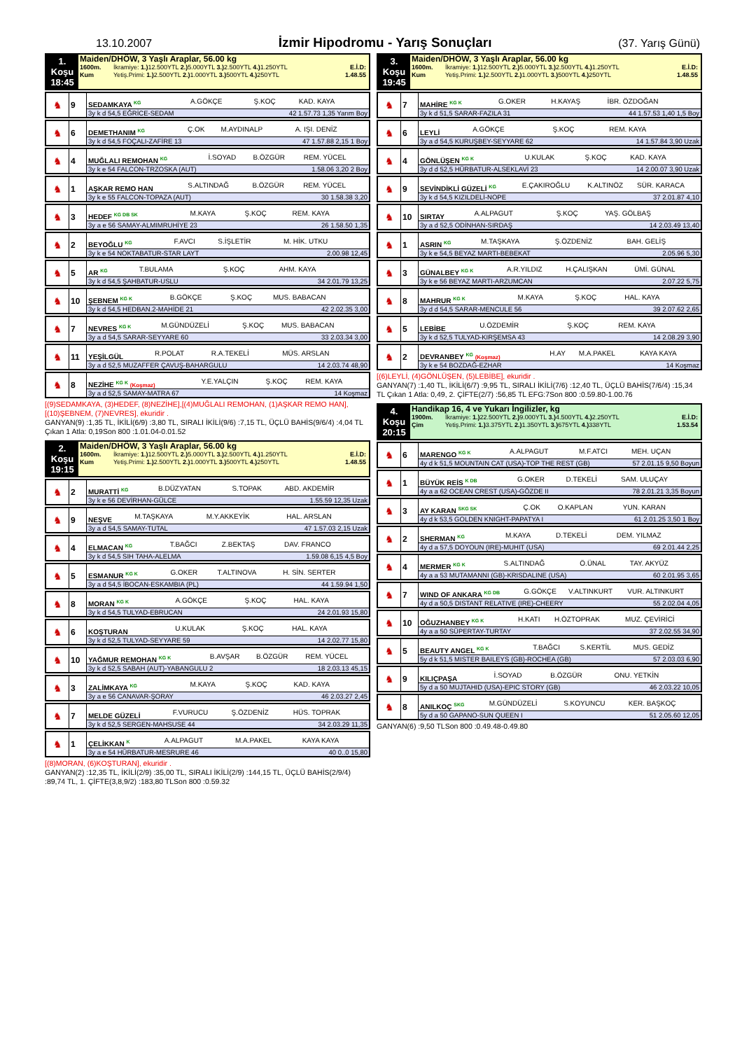13.10.2007
İzmir Hipodromu - Yarış Sonuçları
(37. Yarış Günü)
1. Koşu
18:45
Maiden/DHÖW, 3 Yaşlı Araplar, 56.00 kg
1600m. İkramiye: 1.) 12.500YTL 2.) 5.000YTL 3.) 2.500YTL 4.) 1.250YTL E.İ.D:
Kum Yetiş.Primi: 1.) 2.500YTL 2.) 1.000YTL 3.) 500YTL 4.) 250YTL 1.48.55
| ♞ | 9 | SEDAMKAYA <sup>KG</sup> | A.GÖKÇE | Ş.KOÇ | KAD. KAYA |
| | | 3y k d 54,5 EĞRİCE-SEDAM 42 1.57.73 1,35 Yarım Boy | | | |
| ♞ | 6 | DEMETHANIM <sup>KG</sup> | Ç.OK | M.AYDINALP | A. IŞI. DENİZ |
| | | 3y k d 54,5 FOÇALI-ZAFİRE 13 47 1.57.88 2,15 1 Boy | | | |
| ♞ | 4 | MUĞLALI REMOHAN <sup>KG</sup> | İ.SOYAD | B.ÖZGÜR | REM. YÜCEL |
| | | 3y k e 54 FALCON-TRZOSKA (AUT) 1.58.06 3,20 2 Boy | | | |
| ♞ | 1 | AŞKAR REMO HAN | S.ALTINDAĞ | B.ÖZGÜR | REM. YÜCEL |
| | | 3y k e 55 FALCON-TOPAZA (AUT) 30 1.58.38 3,20 | | | |
| ♞ | 3 | HEDEF <sup>KG DB SK</sup> | M.KAYA | Ş.KOÇ | REM. KAYA |
| | | 3y a e 56 SAMAY-ALMIMRUHİYE 23 26 1.58.50 1,35 | | | |
| ♞ | 2 | BEYOĞLU <sup>KG</sup> | F.AVCI | S.İŞLETİR | M. HİK. UTKU |
| | | 3y k e 54 NOKTABATUR-STAR LAYT 2.00.98 12,45 | | | |
| ♞ | 5 | AR <sup>KG</sup> | T.BULAMA | Ş.KOÇ | AHM. KAYA |
| | | 3y k d 54,5 ŞAHBATUR-USLU 34 2.01.79 13,25 | | | |
| ♞ | 10 | ŞEBNEM <sup>KG K</sup> | B.GÖKÇE | Ş.KOÇ | MUS. BABACAN |
| | | 3y k d 54,5 HEDBAN.2-MAHİDE 21 42 2.02.35 3,00 | | | |
| ♞ | 7 | NEVRES <sup>KG K</sup> | M.GÜNDÜZELİ | Ş.KOÇ | MUS. BABACAN |
| | | 3y a d 54,5 SARAR-SEYYARE 60 33 2.03.34 3,00 | | | |
| ♞ | 11 | YEŞİLGÜL | R.POLAT | R.A.TEKELİ | MÜS. ARSLAN |
| | | 3y a d 52,5 MUZAFFER ÇAVUŞ-BAHARGULU 14 2.03.74 48,90 | | | |
| ♞ | 8 | NEZİHE <sup>KG K</sup> (Koşmaz) | Y.E.YALÇIN | Ş.KOÇ | REM. KAYA |
| | | 3y a d 52,5 SAMAY-MATRA 67 14 Koşmaz | | | |
[(9)SEDAMKAYA, (3)HEDEF, (8)NEZİHE],[(4)MUĞLALI REMOHAN, (1)AŞKAR REMO HAN], [(10)ŞEBNEM, (7)NEVRES], ekuridir .
GANYAN(9) :1,35 TL, İKİLİ(6/9) :3,80 TL, SIRALI İKİLİ(9/6) :7,15 TL, ÜÇLÜ BAHİS(9/6/4) :4,04 TL Çıkan 1 Atla: 0,19Son 800 :1.01.04-0.01.52
2. Koşu
19:15
Maiden/DHÖW, 3 Yaşlı Araplar, 56.00 kg
1600m. İkramiye: 1.) 12.500YTL 2.) 5.000YTL 3.) 2.500YTL 4.) 1.250YTL E.İ.D:
Kum Yetiş.Primi: 1.) 2.500YTL 2.) 1.000YTL 3.) 500YTL 4.) 250YTL 1.48.55
| ♞ | 2 | MURATTİ <sup>KG</sup> | B.DÜZYATAN | S.TOPAK | ABD. AKDEMİR |
| | | 3y k e 56 DEVİRHAN-GÜLCE 1.55.59 12,35 Uzak | | | |
| ♞ | 9 | NEŞVE | M.TAŞKAYA | M.Y.AKKEYİK | HAL. ARSLAN |
| | | 3y a d 54,5 SAMAY-TUTAL 47 1.57.03 2,15 Uzak | | | |
| ♞ | 4 | ELMACAN <sup>KG</sup> | T.BAĞCI | Z.BEKTAŞ | DAV. FRANCO |
| | | 3y k d 54,5 SIH TAHA-ALELMA 1.59.08 6,15 4,5 Boy | | | |
| ♞ | 5 | ESMANUR <sup>KG K</sup> | G.OKER | T.ALTINOVA | H. SİN. SERTER |
| | | 3y a d 54,5 İBOCAN-ESKAMBIA (PL) 44 1.59.94 1,50 | | | |
| ♞ | 8 | MORAN <sup>KG K</sup> | A.GÖKÇE | Ş.KOÇ | HAL. KAYA |
| | | 3y k d 54,5 TULYAD-EBRUCAN 24 2.01.93 15,80 | | | |
| ♞ | 6 | KOŞTURAN | U.KULAK | Ş.KOÇ | HAL. KAYA |
| | | 3y k d 52,5 TULYAD-SEYYARE 59 14 2.02.77 15,80 | | | |
| ♞ | 10 | YAĞMUR REMOHAN <sup>KG K</sup> | B.AVŞAR | B.ÖZGÜR | REM. YÜCEL |
| | | 3y k d 52,5 SABAH (AUT)-YABANGULU 2 18 2.03.13 45,15 | | | |
| ♞ | 3 | ZALİMKAYA <sup>KG</sup> | M.KAYA | Ş.KOÇ | KAD. KAYA |
| | | 3y a e 56 CANAVAR-ŞORAY 46 2.03.27 2,45 | | | |
| ♞ | 7 | MELDE GÜZELİ | F.VURUCU | Ş.ÖZDENİZ | HÜS. TOPRAK |
| | | 3y k d 52,5 SERGEN-MAHSUSE 44 34 2.03.29 11,35 | | | |
| ♞ | 1 | ÇELİKKAN <sup>K</sup> | A.ALPAGUT | M.A.PAKEL | KAYA KAYA |
| | | 3y a e 54 HÜRBATUR-MESRURE 46 40 0..0 15,80 | | | |
[(8)MORAN, (6)KOŞTURAN], ekuridir .
GANYAN(2) :12,35 TL, İKİLİ(2/9) :35,00 TL, SIRALI İKİLİ(2/9) :144,15 TL, ÜÇLÜ BAHİS(2/9/4) :89,74 TL, 1. ÇİFTE(3,8,9/2) :183,80 TLSon 800 :0.59.32
3. Koşu
19:45
Maiden/DHÖW, 3 Yaşlı Araplar, 56.00 kg
1600m. İkramiye: 1.) 12.500YTL 2.) 5.000YTL 3.) 2.500YTL 4.) 1.250YTL E.İ.D:
Kum Yetiş.Primi: 1.) 2.500YTL 2.) 1.000YTL 3.) 500YTL 4.) 250YTL 1.48.55
| ♞ | 7 | MAHİRE <sup>KG K</sup> | G.OKER | H.KAYAŞ | İBR. ÖZDOĞAN |
| | | 3y k d 51,5 SARAR-FAZILA 31 44 1.57.53 1,40 1,5 Boy | | | |
| ♞ | 6 | LEYLİ | A.GÖKÇE | Ş.KOÇ | REM. KAYA |
| | | 3y a d 54,5 KURUŞBEY-SEYYARE 62 14 1.57.84 3,90 Uzak | | | |
| ♞ | 4 | GÖNLÜŞEN <sup>KG K</sup> | U.KULAK | Ş.KOÇ | KAD. KAYA |
| | | 3y d d 52,5 HÜRBATUR-ALSEKLAVİ 23 14 2.00.07 3,90 Uzak | | | |
| ♞ | 9 | SEVİNDİKLİ GÜZELİ <sup>KG</sup> | E.ÇAKIROĞLU | K.ALTINÖZ | SÜR. KARACA |
| | | 3y k d 54,5 KIZILDELİ-NOPE 37 2.01.87 4,10 | | | |
| ♞ | 10 | SIRTAY | A.ALPAGUT | Ş.KOÇ | YAŞ. GÖLBAŞ |
| | | 3y a d 52,5 ODİNHAN-SIRDAŞ 14 2.03.49 13,40 | | | |
| ♞ | 1 | ASRIN <sup>KG</sup> | M.TAŞKAYA | Ş.ÖZDENİZ | BAH. GELİŞ |
| | | 3y k e 54,5 BEYAZ MARTI-BEBEKAT 2.05.96 5,30 | | | |
| ♞ | 3 | GÜNALBEY <sup>KG K</sup> | A.R.YILDIZ | H.ÇALIŞKAN | ÜMİ. GÜNAL |
| | | 3y k e 56 BEYAZ MARTI-ARZUMCAN 2.07.22 5,75 | | | |
| ♞ | 8 | MAHRUR <sup>KG K</sup> | M.KAYA | Ş.KOÇ | HAL. KAYA |
| | | 3y d d 54,5 SARAR-MENCULE 56 39 2.07.62 2,65 | | | |
| ♞ | 5 | LEBİBE | U.ÖZDEMİR | Ş.KOÇ | REM. KAYA |
| | | 3y k d 52,5 TULYAD-KIRŞEMSA 43 14 2.08.29 3,90 | | | |
| ♞ | 2 | DEVRANBEY <sup>KG</sup> (Koşmaz) | H.AY | M.A.PAKEL | KAYA KAYA |
| | | 3y k e 54 BOZDAĞ-EZHAR 14 Koşmaz | | | |
[(6)LEYLİ, (4)GÖNLÜŞEN, (5)LEBİBE], ekuridir .
GANYAN(7) :1,40 TL, İKİLİ(6/7) :9,95 TL, SIRALI İKİLİ(7/6) :12,40 TL, ÜÇLÜ BAHİS(7/6/4) :15,34 TL Çıkan 1 Atla: 0,49, 2. ÇİFTE(2/7) :56,85 TL EFG:7Son 800 :0.59.80-1.00.76
4. Koşu
20:15
Handikap 16, 4 ve Yukarı İngilizler, kg
1900m. İkramiye: 1.) 22.500YTL 2.) 9.000YTL 3.) 4.500YTL 4.) 2.250YTL E.İ.D:
Çim Yetiş.Primi: 1.) 3.375YTL 2.) 1.350YTL 3.) 675YTL 4.) 338YTL 1.53.54
| ♞ | 6 | MARENGO <sup>KG K</sup> | A.ALPAGUT | M.F.ATCI | MEH. UÇAN |
| | | 4y d k 51,5 MOUNTAIN CAT (USA)-TOP THE REST (GB) 57 2.01.15 9,50 Boyun | | | |
| ♞ | 1 | BÜYÜK REİS <sup>K DB</sup> | G.OKER | D.TEKELİ | SAM. ULUÇAY |
| | | 4y a a 62 OCEAN CREST (USA)-GÖZDE II 78 2.01.21 3,35 Boyun | | | |
| ♞ | 3 | AY KARAN <sup>SKG SK</sup> | Ç.OK | O.KAPLAN | YUN. KARAN |
| | | 4y d k 53,5 GOLDEN KNIGHT-PAPATYA I 61 2.01.25 3,50 1 Boy | | | |
| ♞ | 2 | SHERMAN <sup>KG</sup> | M.KAYA | D.TEKELİ | DEM. YILMAZ |
| | | 4y d a 57,5 DOYOUN (IRE)-MUHIT (USA) 69 2.01.44 2,25 | | | |
| ♞ | 4 | MERMER <sup>KG K</sup> | S.ALTINDAĞ | Ö.ÜNAL | TAY. AKYÜZ |
| | | 4y a a 53 MUTAMANNI (GB)-KRISDALINE (USA) 60 2.01.95 3,65 | | | |
| ♞ | 7 | WIND OF ANKARA <sup>KG DB</sup> | G.GÖKÇE | V.ALTINKURT | VUR. ALTINKURT |
| | | 4y d a 50,5 DISTANT RELATIVE (IRE)-CHEERY 55 2.02.04 4,05 | | | |
| ♞ | 10 | OĞUZHANBEY <sup>KG K</sup> | H.KATI | H.ÖZTOPRAK | MUZ. ÇEVİRİCİ |
| | | 4y a a 50 SÜPERTAY-TURTAY 37 2.02.55 34,90 | | | |
| ♞ | 5 | BEAUTY ANGEL <sup>KG K</sup> | T.BAĞCI | S.KERTİL | MUS. GEDİZ |
| | | 5y d k 51,5 MISTER BAILEYS (GB)-ROCHEA (GB) 57 2.03.03 6,90 | | | |
| ♞ | 9 | KILIÇPAŞA | İ.SOYAD | B.ÖZGÜR | ONU. YETKİN |
| | | 5y d a 50 MUJTAHID (USA)-EPIC STORY (GB) 46 2.03.22 10,05 | | | |
| ♞ | 8 | ANILKOÇ <sup>SKG</sup> | M.GÜNDÜZELİ | S.KOYUNCU | KER. BAŞKOÇ |
| | | 5y d a 50 GAPANO-SUN QUEEN I 51 2.05.60 12,05 | | | |
GANYAN(6) :9,50 TLSon 800 :0.49.48-0.49.80